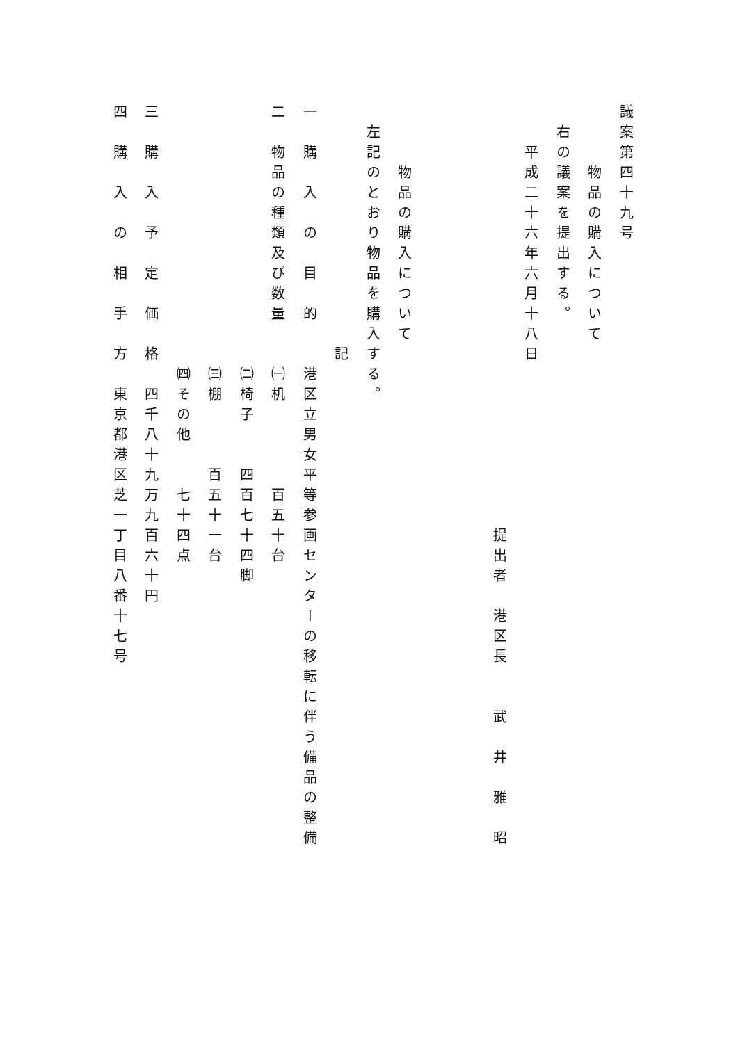議案第四十九号 　　　物品の購入について 　右の議案を提出する。 　　平成二十六年六月十八日 　　　　　　　　　　　　　　　　　　　　　提出者　港区長　　武　井　雅　昭 　　　物品の購入について 　左記のとおり物品を購入する。 　　　　　　　　　　　　記 一　購　入　の　目　的　　港区立男女平等参画センターの移転に伴う備品の整備 二　物品の種類及び数量　　㈠机　　　　百五十台 　　　　　　　　　　　　　㈡椅子　　四百七十四脚 　　　　　　　　　　　　　㈢棚　　　百五十一台 　　　　　　　　　　　　　㈣その他　　七十四点 三　購　入　予　定　価　格　四千八十九万九百六十円 四　購　入　の　相　手　方　東京都港区芝一丁目八番十七号